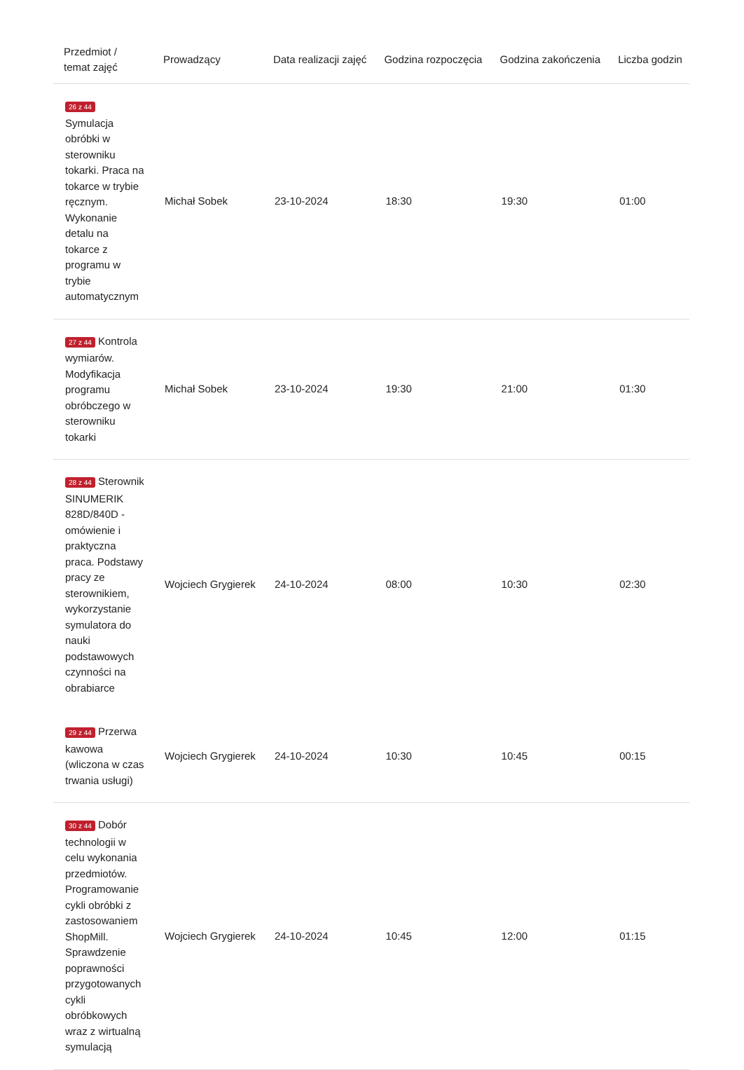| Przedmiot / temat zajęć | Prowadzący | Data realizacji zajęć | Godzina rozpoczęcia | Godzina zakończenia | Liczba godzin |
| --- | --- | --- | --- | --- | --- |
| 26 z 44 Symulacja obróbki w sterowniku tokarki. Praca na tokarce w trybie ręcznym. Wykonanie detalu na tokarce z programu w trybie automatycznym | Michał Sobek | 23-10-2024 | 18:30 | 19:30 | 01:00 |
| 27 z 44 Kontrola wymiarów. Modyfikacja programu obróbczego w sterowniku tokarki | Michał Sobek | 23-10-2024 | 19:30 | 21:00 | 01:30 |
| 28 z 44 Sterownik SINUMERIK 828D/840D - omówienie i praktyczna praca. Podstawy pracy ze sterownikiem, wykorzystanie symulatora do nauki podstawowych czynności na obrabiarce | Wojciech Grygierek | 24-10-2024 | 08:00 | 10:30 | 02:30 |
| 29 z 44 Przerwa kawowa (wliczona w czas trwania usługi) | Wojciech Grygierek | 24-10-2024 | 10:30 | 10:45 | 00:15 |
| 30 z 44 Dobór technologii w celu wykonania przedmiotów. Programowanie cykli obróbki z zastosowaniem ShopMill. Sprawdzenie poprawności przygotowanych cykli obróbkowych wraz z wirtualną symulacją | Wojciech Grygierek | 24-10-2024 | 10:45 | 12:00 | 01:15 |